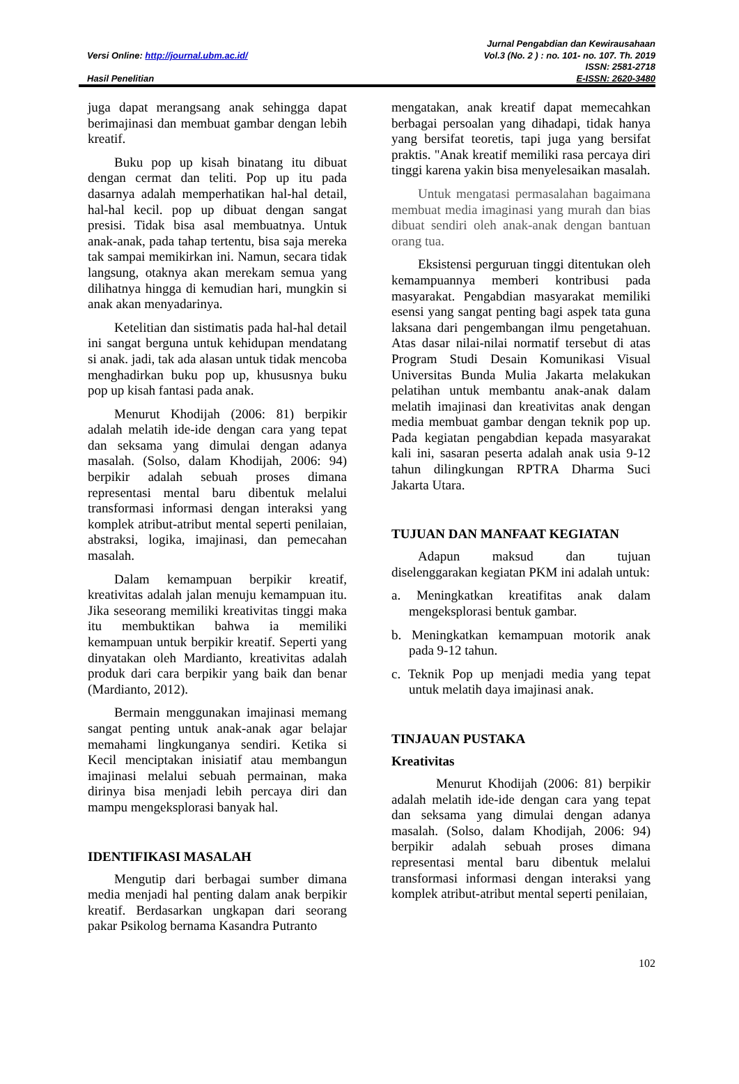Versi Online: http://journal.ubm.ac.id/
Hasil Penelitian
Jurnal Pengabdian dan Kewirausahaan
Vol.3 (No. 2 ) : no. 101- no. 107. Th. 2019
ISSN: 2581-2718
E-ISSN: 2620-3480
juga dapat merangsang anak sehingga dapat berimajinasi dan membuat gambar dengan lebih kreatif.
Buku pop up kisah binatang itu dibuat dengan cermat dan teliti. Pop up itu pada dasarnya adalah memperhatikan hal-hal detail, hal-hal kecil. pop up dibuat dengan sangat presisi. Tidak bisa asal membuatnya. Untuk anak-anak, pada tahap tertentu, bisa saja mereka tak sampai memikirkan ini. Namun, secara tidak langsung, otaknya akan merekam semua yang dilihatnya hingga di kemudian hari, mungkin si anak akan menyadarinya.
Ketelitian dan sistimatis pada hal-hal detail ini sangat berguna untuk kehidupan mendatang si anak. jadi, tak ada alasan untuk tidak mencoba menghadirkan buku pop up, khususnya buku pop up kisah fantasi pada anak.
Menurut Khodijah (2006: 81) berpikir adalah melatih ide-ide dengan cara yang tepat dan seksama yang dimulai dengan adanya masalah. (Solso, dalam Khodijah, 2006: 94) berpikir adalah sebuah proses dimana representasi mental baru dibentuk melalui transformasi informasi dengan interaksi yang komplek atribut-atribut mental seperti penilaian, abstraksi, logika, imajinasi, dan pemecahan masalah.
Dalam kemampuan berpikir kreatif, kreativitas adalah jalan menuju kemampuan itu. Jika seseorang memiliki kreativitas tinggi maka itu membuktikan bahwa ia memiliki kemampuan untuk berpikir kreatif. Seperti yang dinyatakan oleh Mardianto, kreativitas adalah produk dari cara berpikir yang baik dan benar (Mardianto, 2012).
Bermain menggunakan imajinasi memang sangat penting untuk anak-anak agar belajar memahami lingkunganya sendiri. Ketika si Kecil menciptakan inisiatif atau membangun imajinasi melalui sebuah permainan, maka dirinya bisa menjadi lebih percaya diri dan mampu mengeksplorasi banyak hal.
IDENTIFIKASI MASALAH
Mengutip dari berbagai sumber dimana media menjadi hal penting dalam anak berpikir kreatif. Berdasarkan ungkapan dari seorang pakar Psikolog bernama Kasandra Putranto
mengatakan, anak kreatif dapat memecahkan berbagai persoalan yang dihadapi, tidak hanya yang bersifat teoretis, tapi juga yang bersifat praktis. "Anak kreatif memiliki rasa percaya diri tinggi karena yakin bisa menyelesaikan masalah.
Untuk mengatasi permasalahan bagaimana membuat media imaginasi yang murah dan bias dibuat sendiri oleh anak-anak dengan bantuan orang tua.
Eksistensi perguruan tinggi ditentukan oleh kemampuannya memberi kontribusi pada masyarakat. Pengabdian masyarakat memiliki esensi yang sangat penting bagi aspek tata guna laksana dari pengembangan ilmu pengetahuan. Atas dasar nilai-nilai normatif tersebut di atas Program Studi Desain Komunikasi Visual Universitas Bunda Mulia Jakarta melakukan pelatihan untuk membantu anak-anak dalam melatih imajinasi dan kreativitas anak dengan media membuat gambar dengan teknik pop up. Pada kegiatan pengabdian kepada masyarakat kali ini, sasaran peserta adalah anak usia 9-12 tahun dilingkungan RPTRA Dharma Suci Jakarta Utara.
TUJUAN DAN MANFAAT KEGIATAN
Adapun maksud dan tujuan diselenggarakan kegiatan PKM ini adalah untuk:
a. Meningkatkan kreatifitas anak dalam mengeksplorasi bentuk gambar.
b. Meningkatkan kemampuan motorik anak pada 9-12 tahun.
c. Teknik Pop up menjadi media yang tepat untuk melatih daya imajinasi anak.
TINJAUAN PUSTAKA
Kreativitas
Menurut Khodijah (2006: 81) berpikir adalah melatih ide-ide dengan cara yang tepat dan seksama yang dimulai dengan adanya masalah. (Solso, dalam Khodijah, 2006: 94) berpikir adalah sebuah proses dimana representasi mental baru dibentuk melalui transformasi informasi dengan interaksi yang komplek atribut-atribut mental seperti penilaian,
102